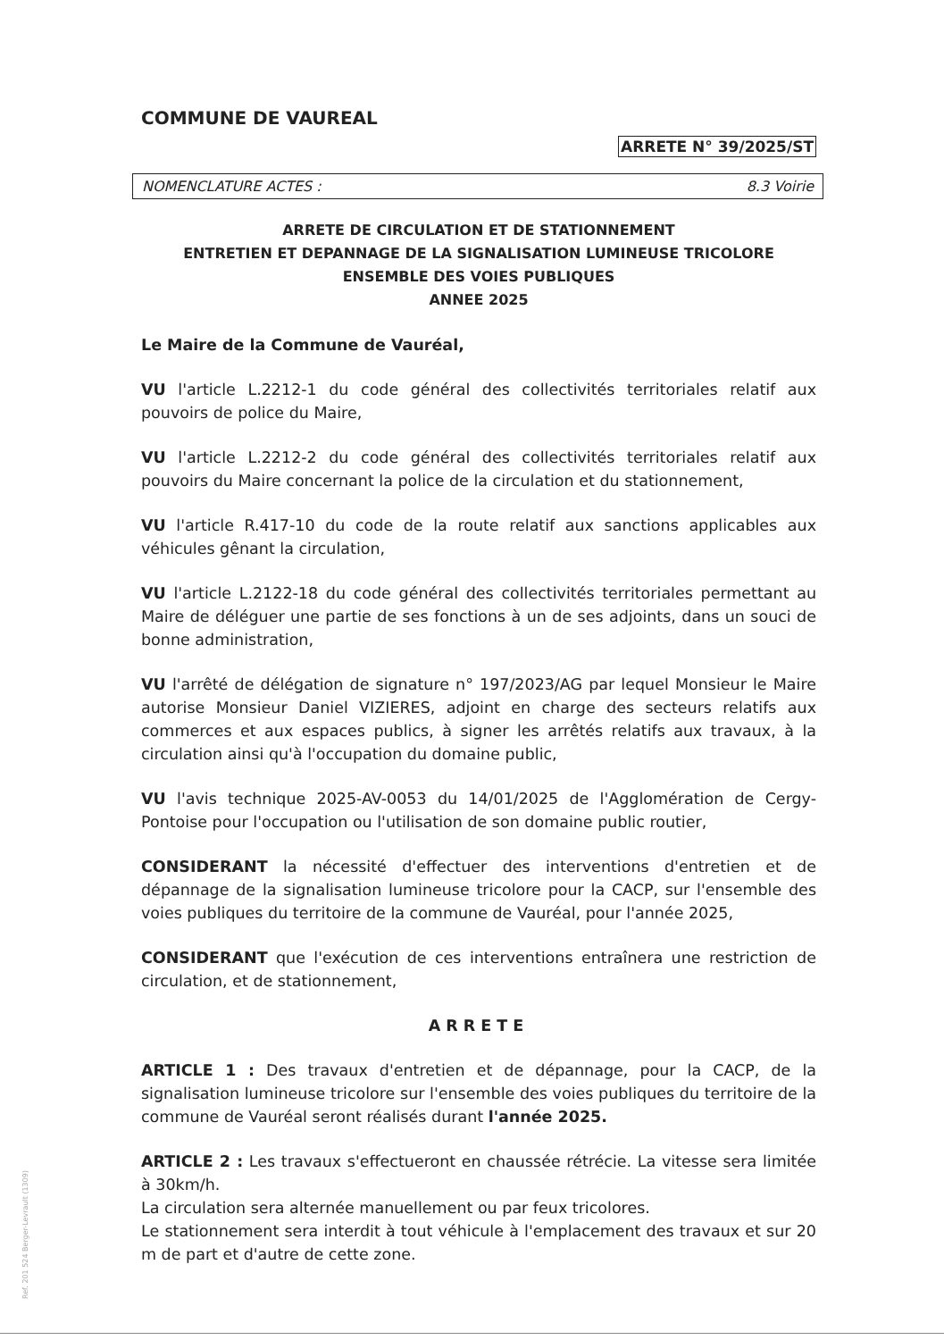COMMUNE DE VAUREAL
ARRETE N° 39/2025/ST
NOMENCLATURE ACTES : 8.3 Voirie
ARRETE DE CIRCULATION ET DE STATIONNEMENT
ENTRETIEN ET DEPANNAGE DE LA SIGNALISATION LUMINEUSE TRICOLORE
ENSEMBLE DES VOIES PUBLIQUES
ANNEE 2025
Le Maire de la Commune de Vauréal,
VU l'article L.2212-1 du code général des collectivités territoriales relatif aux pouvoirs de police du Maire,
VU l'article L.2212-2 du code général des collectivités territoriales relatif aux pouvoirs du Maire concernant la police de la circulation et du stationnement,
VU l'article R.417-10 du code de la route relatif aux sanctions applicables aux véhicules gênant la circulation,
VU l'article L.2122-18 du code général des collectivités territoriales permettant au Maire de déléguer une partie de ses fonctions à un de ses adjoints, dans un souci de bonne administration,
VU l'arrêté de délégation de signature n° 197/2023/AG par lequel Monsieur le Maire autorise Monsieur Daniel VIZIERES, adjoint en charge des secteurs relatifs aux commerces et aux espaces publics, à signer les arrêtés relatifs aux travaux, à la circulation ainsi qu'à l'occupation du domaine public,
VU l'avis technique 2025-AV-0053 du 14/01/2025 de l'Agglomération de Cergy-Pontoise pour l'occupation ou l'utilisation de son domaine public routier,
CONSIDERANT la nécessité d'effectuer des interventions d'entretien et de dépannage de la signalisation lumineuse tricolore pour la CACP, sur l'ensemble des voies publiques du territoire de la commune de Vauréal, pour l'année 2025,
CONSIDERANT que l'exécution de ces interventions entraînera une restriction de circulation, et de stationnement,
ARRETE
ARTICLE 1 : Des travaux d'entretien et de dépannage, pour la CACP, de la signalisation lumineuse tricolore sur l'ensemble des voies publiques du territoire de la commune de Vauréal seront réalisés durant l'année 2025.
ARTICLE 2 : Les travaux s'effectueront en chaussée rétrécie. La vitesse sera limitée à 30km/h.
La circulation sera alternée manuellement ou par feux tricolores.
Le stationnement sera interdit à tout véhicule à l'emplacement des travaux et sur 20 m de part et d'autre de cette zone.
Ref. 201 524 Berger-Levrault (1309)